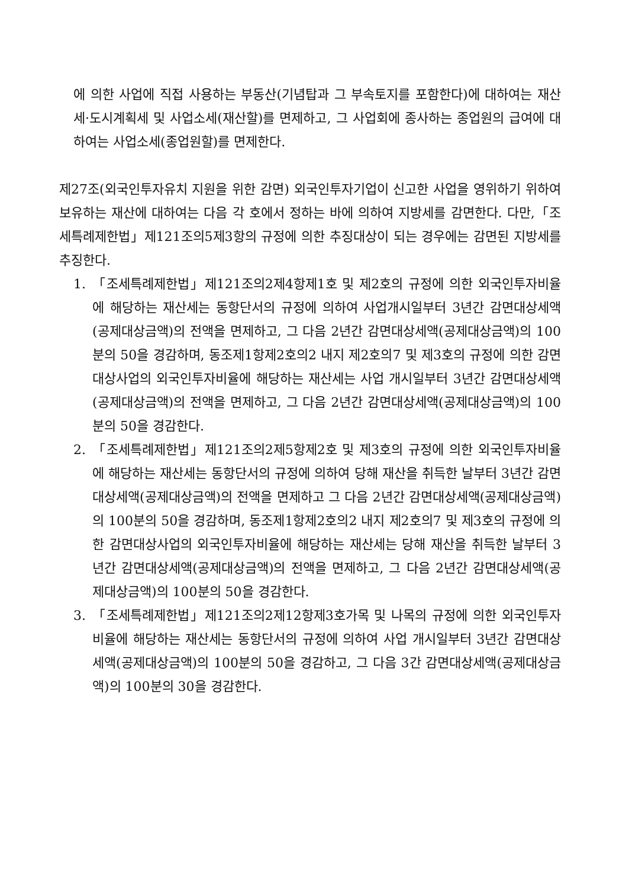에 의한 사업에 직접 사용하는 부동산(기념탑과 그 부속토지를 포함한다)에 대하여는 재산세·도시계획세 및 사업소세(재산할)를 면제하고, 그 사업회에 종사하는 종업원의 급여에 대하여는 사업소세(종업원할)를 면제한다.
제27조(외국인투자유치 지원을 위한 감면) 외국인투자기업이 신고한 사업을 영위하기 위하여 보유하는 재산에 대하여는 다음 각 호에서 정하는 바에 의하여 지방세를 감면한다. 다만,「조세특례제한법」제121조의5제3항의 규정에 의한 추징대상이 되는 경우에는 감면된 지방세를 추징한다.
1. 「조세특례제한법」제121조의2제4항제1호 및 제2호의 규정에 의한 외국인투자비율에 해당하는 재산세는 동항단서의 규정에 의하여 사업개시일부터 3년간 감면대상세액(공제대상금액)의 전액을 면제하고, 그 다음 2년간 감면대상세액(공제대상금액)의 100분의 50을 경감하며, 동조제1항제2호의2 내지 제2호의7 및 제3호의 규정에 의한 감면대상사업의 외국인투자비율에 해당하는 재산세는 사업 개시일부터 3년간 감면대상세액(공제대상금액)의 전액을 면제하고, 그 다음 2년간 감면대상세액(공제대상금액)의 100분의 50을 경감한다.
2. 「조세특례제한법」제121조의2제5항제2호 및 제3호의 규정에 의한 외국인투자비율에 해당하는 재산세는 동항단서의 규정에 의하여 당해 재산을 취득한 날부터 3년간 감면대상세액(공제대상금액)의 전액을 면제하고 그 다음 2년간 감면대상세액(공제대상금액)의 100분의 50을 경감하며, 동조제1항제2호의2 내지 제2호의7 및 제3호의 규정에 의한 감면대상사업의 외국인투자비율에 해당하는 재산세는 당해 재산을 취득한 날부터 3년간 감면대상세액(공제대상금액)의 전액을 면제하고, 그 다음 2년간 감면대상세액(공제대상금액)의 100분의 50을 경감한다.
3. 「조세특례제한법」제121조의2제12항제3호가목 및 나목의 규정에 의한 외국인투자비율에 해당하는 재산세는 동항단서의 규정에 의하여 사업 개시일부터 3년간 감면대상세액(공제대상금액)의 100분의 50을 경감하고, 그 다음 3간 감면대상세액(공제대상금액)의 100분의 30을 경감한다.